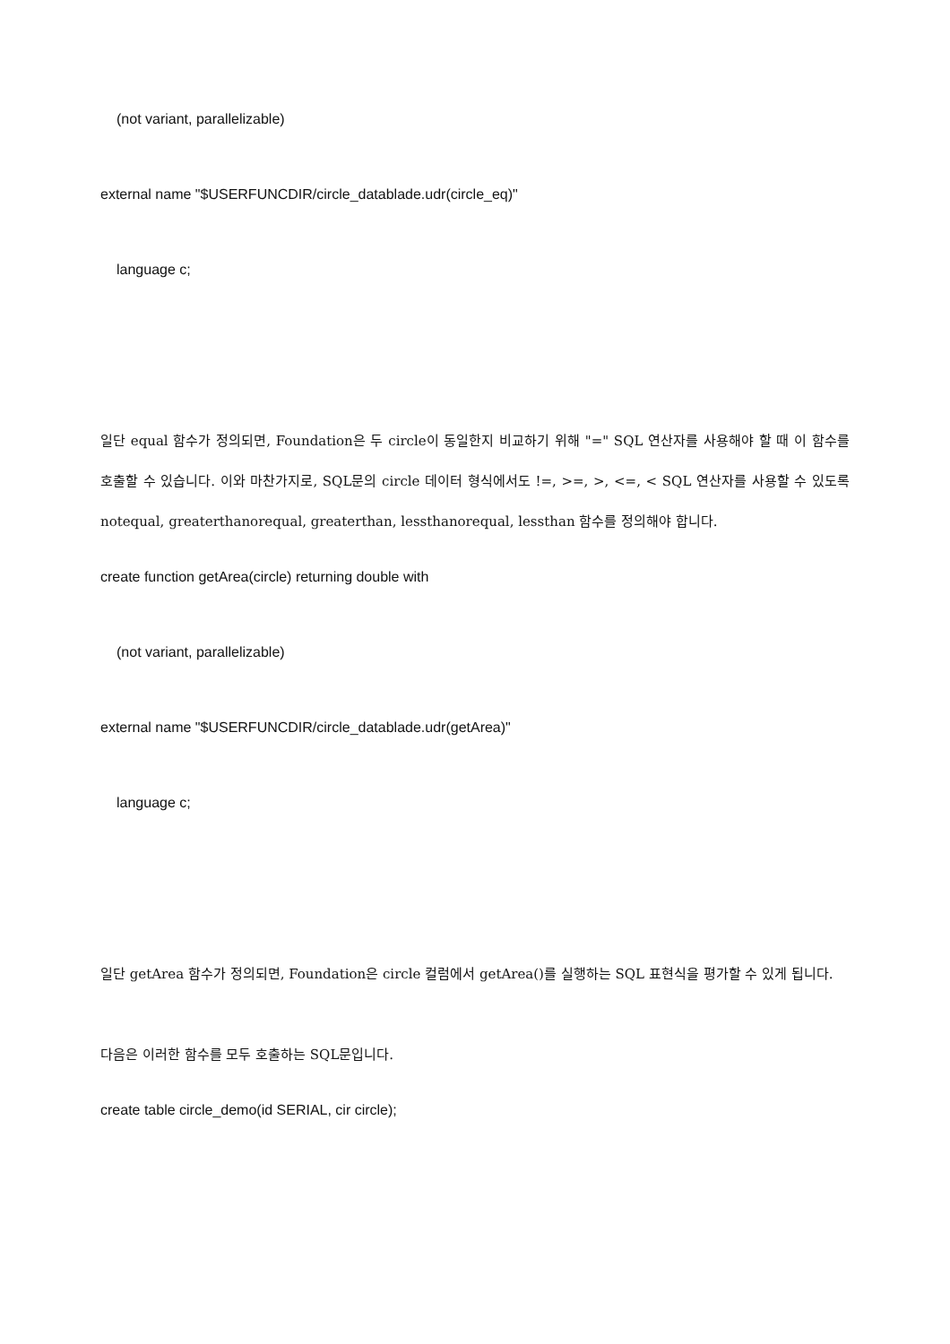(not variant, parallelizable)
external name "$USERFUNCDIR/circle_datablade.udr(circle_eq)"
language c;
일단 equal 함수가 정의되면, Foundation은 두 circle이 동일한지 비교하기 위해 "=" SQL 연산자를 사용해야 할 때 이 함수를 호출할 수 있습니다. 이와 마찬가지로, SQL문의 circle 데이터 형식에서도 !=, >=, >, <=, < SQL 연산자를 사용할 수 있도록 notequal, greaterthanorequal, greaterthan, lessthanorequal, lessthan 함수를 정의해야 합니다.
create function getArea(circle) returning double with
(not variant, parallelizable)
external name "$USERFUNCDIR/circle_datablade.udr(getArea)"
language c;
일단 getArea 함수가 정의되면, Foundation은 circle 컬럼에서 getArea()를 실행하는 SQL 표현식을 평가할 수 있게 됩니다.
다음은 이러한 함수를 모두 호출하는 SQL문입니다.
create table circle_demo(id SERIAL, cir circle);